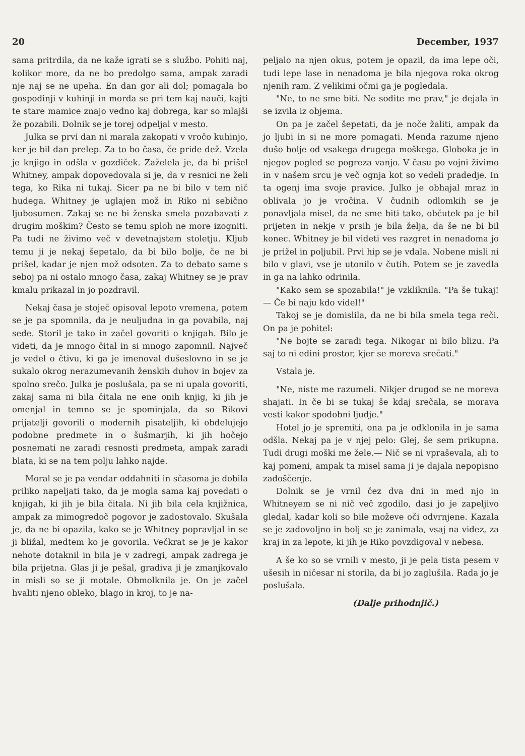20 December, 1937
sama pritrdila, da ne kaže igrati se s službo. Pohiti naj, kolikor more, da ne bo predolgo sama, ampak zaradi nje naj se ne upeha. En dan gor ali dol; pomagala bo gospodinji v kuhinji in morda se pri tem kaj nauči, kajti te stare mamice znajo vedno kaj dobrega, kar so mlajši že pozabili. Dolnik se je torej odpeljal v mesto.
Julka se prvi dan ni marala zakopati v vročo kuhinjo, ker je bil dan prelep. Za to bo časa, če pride dež. Vzela je knjigo in odšla v gozdiček. Zaželela je, da bi prišel Whitney, ampak dopovedovala si je, da v resnici ne želi tega, ko Rika ni tukaj. Sicer pa ne bi bilo v tem nič hudega. Whitney je uglajen mož in Riko ni sebično ljubosumen. Zakaj se ne bi ženska smela pozabavati z drugim moškim? Često se temu sploh ne more izogniti. Pa tudi ne živimo več v devetnajstem stoletju. Kljub temu ji je nekaj šepetalo, da bi bilo bolje, če ne bi prišel, kadar je njen mož odsoten. Za to debato same s seboj pa ni ostalo mnogo časa, zakaj Whitney se je prav kmalu prikazal in jo pozdravil.
Nekaj časa je stoječ opisoval lepoto vremena, potem se je pa spomnila, da je neuljudna in ga povabila, naj sede. Storil je tako in začel govoriti o knjigah. Bilo je videti, da je mnogo čital in si mnogo zapomnil. Največ je vedel o čtivu, ki ga je imenoval dušeslovno in se je sukalo okrog nerazumevanih ženskih duhov in bojev za spolno srečo. Julka je poslušala, pa se ni upala govoriti, zakaj sama ni bila čitala ne ene onih knjig, ki jih je omenjal in temno se je spominjala, da so Rikovi prijatelji govorili o modernih pisateljih, ki obdelujejo podobne predmete in o šušmarjih, ki jih hočejo posnemati ne zaradi resnosti predmeta, ampak zaradi blata, ki se na tem polju lahko najde.
Moral se je pa vendar oddahniti in sčasoma je dobila priliko napeljati tako, da je mogla sama kaj povedati o knjigah, ki jih je bila čitala. Ni jih bila cela knjižnica, ampak za mimogredoč pogovor je zadostovalo. Skušala je, da ne bi opazila, kako se je Whitney popravljal in se ji bližal, medtem ko je govorila. Večkrat se je je kakor nehote dotaknil in bila je v zadregi, ampak zadrega je bila prijetna. Glas ji je pešal, gradiva ji je zmanjkovalo in misli so se ji motale. Obmolknila je. On je začel hvaliti njeno obleko, blago in kroj, to je na-
peljalo na njen okus, potem je opazil, da ima lepe oči, tudi lepe lase in nenadoma je bila njegova roka okrog njenih ram. Z velikimi očmi ga je pogledala.
"Ne, to ne sme biti. Ne sodite me prav," je dejala in se izvila iz objema.
On pa je začel šepetati, da je noče žaliti, ampak da jo ljubi in si ne more pomagati. Menda razume njeno dušo bolje od vsakega drugega moškega. Globoka je in njegov pogled se pogreza vanjo. V času po vojni živimo in v našem srcu je več ognja kot so vedeli pradedje. In ta ogenj ima svoje pravice. Julko je obhajal mraz in oblivala jo je vročina. V čudnih odlomkih se je ponavljala misel, da ne sme biti tako, občutek pa je bil prijeten in nekje v prsih je bila želja, da še ne bi bil konec. Whitney je bil videti ves razgret in nenadoma jo je prižel in poljubil. Prvi hip se je vdala. Nobene misli ni bilo v glavi, vse je utonilo v čutih. Potem se je zavedla in ga na lahko odrinila.
"Kako sem se spozabila!" je vzkliknila. "Pa še tukaj! — Če bi naju kdo videl!"
Takoj se je domislila, da ne bi bila smela tega reči. On pa je pohitel:
"Ne bojte se zaradi tega. Nikogar ni bilo blizu. Pa saj to ni edini prostor, kjer se moreva srečati."
Vstala je.
"Ne, niste me razumeli. Nikjer drugod se ne moreva shajati. In če bi se tukaj še kdaj srečala, se morava vesti kakor spodobni ljudje."
Hotel jo je spremiti, ona pa je odklonila in je sama odšla. Nekaj pa je v njej pelo: Glej, še sem prikupna. Tudi drugi moški me žele.— Nič se ni vpraševala, ali to kaj pomeni, ampak ta misel sama ji je dajala nepopisno zadoščenje.
Dolnik se je vrnil čez dva dni in med njo in Whitneyem se ni nič več zgodilo, dasi jo je zapeljivo gledal, kadar koli so bile moževe oči odvrnjene. Kazala se je zadovoljno in bolj se je zanimala, vsaj na videz, za kraj in za lepote, ki jih je Riko povzdigoval v nebesa.
A še ko so se vrnili v mesto, ji je pela tista pesem v ušesih in ničesar ni storila, da bi jo zaglušila. Rada jo je poslušala.
(Dalje prihodnjič.)